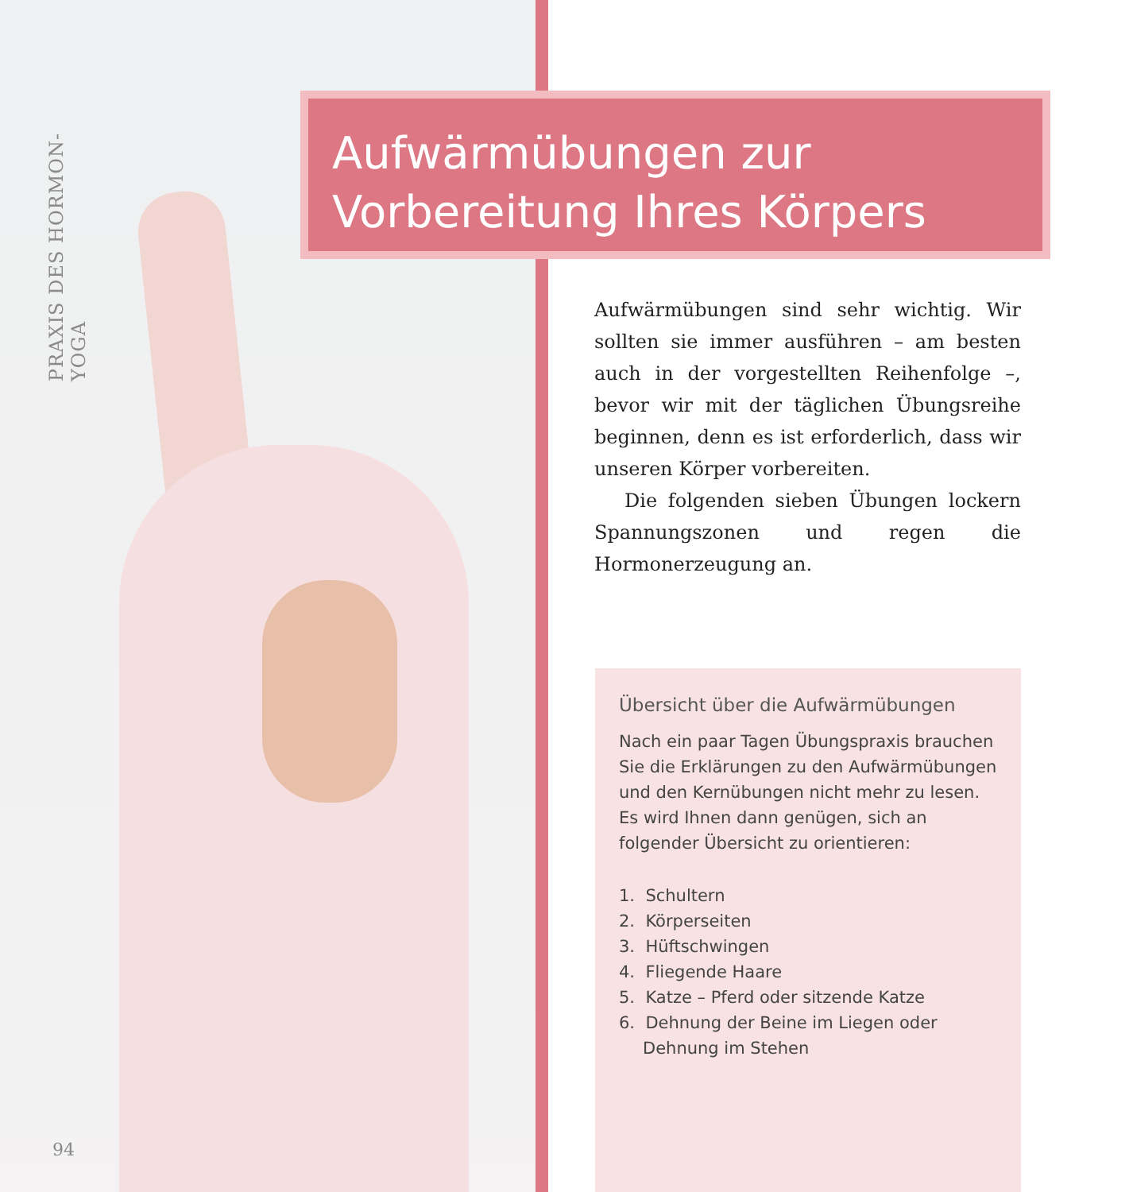PRAXIS DES HORMON-YOGA
Aufwärmübungen zur
Vorbereitung Ihres Körpers
Aufwärmübungen sind sehr wichtig. Wir sollten sie immer ausführen – am besten auch in der vorgestellten Reihenfolge –, bevor wir mit der täglichen Übungsreihe beginnen, denn es ist erforderlich, dass wir unseren Körper vorbereiten.
Die folgenden sieben Übungen lockern Spannungszonen und regen die Hormonerzeugung an.
Übersicht über die Aufwärmübungen
Nach ein paar Tagen Übungspraxis brauchen Sie die Erklärungen zu den Aufwärmübungen und den Kernübungen nicht mehr zu lesen. Es wird Ihnen dann genügen, sich an folgender Übersicht zu orientieren:
1. Schultern
2. Körperseiten
3. Hüftschwingen
4. Fliegende Haare
5. Katze – Pferd oder sitzende Katze
6. Dehnung der Beine im Liegen oder Dehnung im Stehen
94